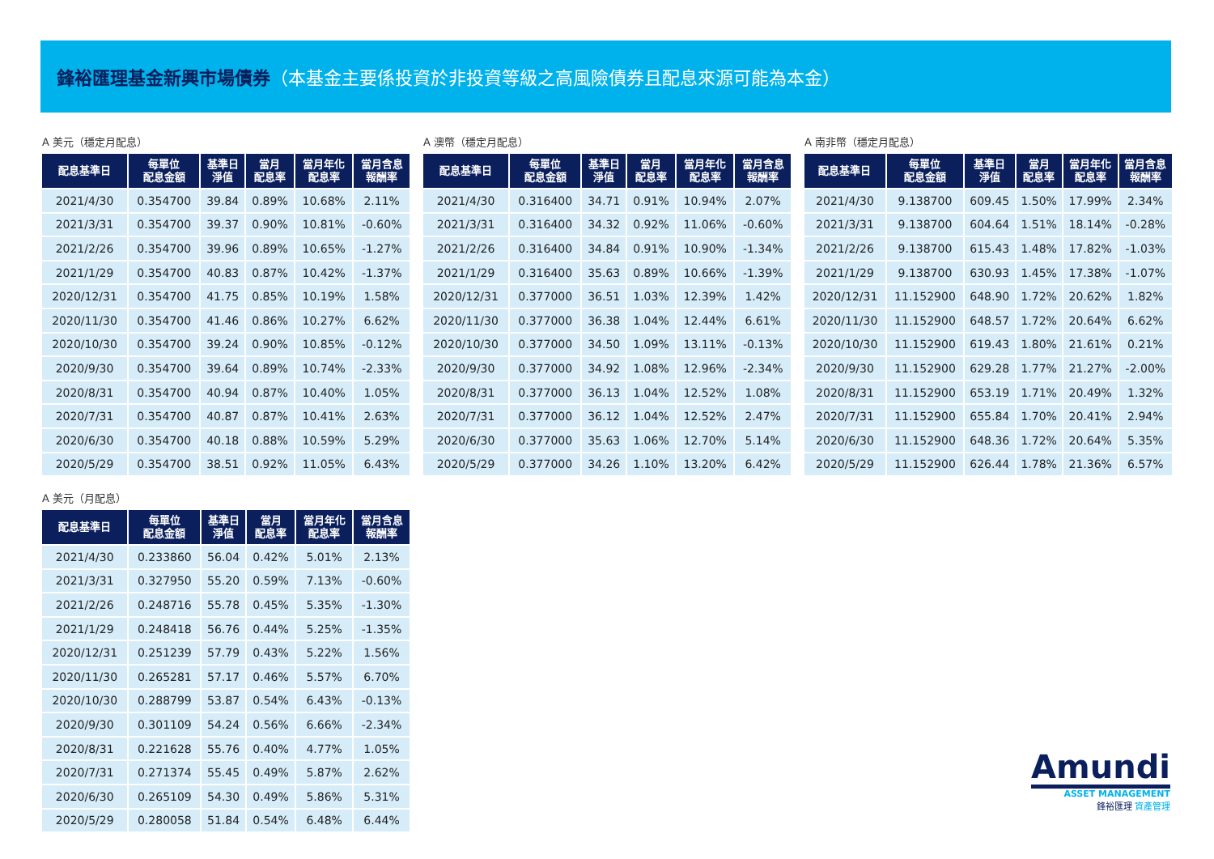鋒裕匯理基金新興市場債券（本基金主要係投資於非投資等級之高風險債券且配息來源可能為本金）
A 美元（穩定月配息）
| 配息基準日 | 每單位 配息金額 | 基準日 淨值 | 當月 配息率 | 當月年化 配息率 | 當月含息 報酬率 |
| --- | --- | --- | --- | --- | --- |
| 2021/4/30 | 0.354700 | 39.84 | 0.89% | 10.68% | 2.11% |
| 2021/3/31 | 0.354700 | 39.37 | 0.90% | 10.81% | -0.60% |
| 2021/2/26 | 0.354700 | 39.96 | 0.89% | 10.65% | -1.27% |
| 2021/1/29 | 0.354700 | 40.83 | 0.87% | 10.42% | -1.37% |
| 2020/12/31 | 0.354700 | 41.75 | 0.85% | 10.19% | 1.58% |
| 2020/11/30 | 0.354700 | 41.46 | 0.86% | 10.27% | 6.62% |
| 2020/10/30 | 0.354700 | 39.24 | 0.90% | 10.85% | -0.12% |
| 2020/9/30 | 0.354700 | 39.64 | 0.89% | 10.74% | -2.33% |
| 2020/8/31 | 0.354700 | 40.94 | 0.87% | 10.40% | 1.05% |
| 2020/7/31 | 0.354700 | 40.87 | 0.87% | 10.41% | 2.63% |
| 2020/6/30 | 0.354700 | 40.18 | 0.88% | 10.59% | 5.29% |
| 2020/5/29 | 0.354700 | 38.51 | 0.92% | 11.05% | 6.43% |
A 澳幣（穩定月配息）
| 配息基準日 | 每單位 配息金額 | 基準日 淨值 | 當月 配息率 | 當月年化 配息率 | 當月含息 報酬率 |
| --- | --- | --- | --- | --- | --- |
| 2021/4/30 | 0.316400 | 34.71 | 0.91% | 10.94% | 2.07% |
| 2021/3/31 | 0.316400 | 34.32 | 0.92% | 11.06% | -0.60% |
| 2021/2/26 | 0.316400 | 34.84 | 0.91% | 10.90% | -1.34% |
| 2021/1/29 | 0.316400 | 35.63 | 0.89% | 10.66% | -1.39% |
| 2020/12/31 | 0.377000 | 36.51 | 1.03% | 12.39% | 1.42% |
| 2020/11/30 | 0.377000 | 36.38 | 1.04% | 12.44% | 6.61% |
| 2020/10/30 | 0.377000 | 34.50 | 1.09% | 13.11% | -0.13% |
| 2020/9/30 | 0.377000 | 34.92 | 1.08% | 12.96% | -2.34% |
| 2020/8/31 | 0.377000 | 36.13 | 1.04% | 12.52% | 1.08% |
| 2020/7/31 | 0.377000 | 36.12 | 1.04% | 12.52% | 2.47% |
| 2020/6/30 | 0.377000 | 35.63 | 1.06% | 12.70% | 5.14% |
| 2020/5/29 | 0.377000 | 34.26 | 1.10% | 13.20% | 6.42% |
A 南非幣（穩定月配息）
| 配息基準日 | 每單位 配息金額 | 基準日 淨值 | 當月 配息率 | 當月年化 配息率 | 當月含息 報酬率 |
| --- | --- | --- | --- | --- | --- |
| 2021/4/30 | 9.138700 | 609.45 | 1.50% | 17.99% | 2.34% |
| 2021/3/31 | 9.138700 | 604.64 | 1.51% | 18.14% | -0.28% |
| 2021/2/26 | 9.138700 | 615.43 | 1.48% | 17.82% | -1.03% |
| 2021/1/29 | 9.138700 | 630.93 | 1.45% | 17.38% | -1.07% |
| 2020/12/31 | 11.152900 | 648.90 | 1.72% | 20.62% | 1.82% |
| 2020/11/30 | 11.152900 | 648.57 | 1.72% | 20.64% | 6.62% |
| 2020/10/30 | 11.152900 | 619.43 | 1.80% | 21.61% | 0.21% |
| 2020/9/30 | 11.152900 | 629.28 | 1.77% | 21.27% | -2.00% |
| 2020/8/31 | 11.152900 | 653.19 | 1.71% | 20.49% | 1.32% |
| 2020/7/31 | 11.152900 | 655.84 | 1.70% | 20.41% | 2.94% |
| 2020/6/30 | 11.152900 | 648.36 | 1.72% | 20.64% | 5.35% |
| 2020/5/29 | 11.152900 | 626.44 | 1.78% | 21.36% | 6.57% |
A 美元（月配息）
| 配息基準日 | 每單位 配息金額 | 基準日 淨值 | 當月 配息率 | 當月年化 配息率 | 當月含息 報酬率 |
| --- | --- | --- | --- | --- | --- |
| 2021/4/30 | 0.233860 | 56.04 | 0.42% | 5.01% | 2.13% |
| 2021/3/31 | 0.327950 | 55.20 | 0.59% | 7.13% | -0.60% |
| 2021/2/26 | 0.248716 | 55.78 | 0.45% | 5.35% | -1.30% |
| 2021/1/29 | 0.248418 | 56.76 | 0.44% | 5.25% | -1.35% |
| 2020/12/31 | 0.251239 | 57.79 | 0.43% | 5.22% | 1.56% |
| 2020/11/30 | 0.265281 | 57.17 | 0.46% | 5.57% | 6.70% |
| 2020/10/30 | 0.288799 | 53.87 | 0.54% | 6.43% | -0.13% |
| 2020/9/30 | 0.301109 | 54.24 | 0.56% | 6.66% | -2.34% |
| 2020/8/31 | 0.221628 | 55.76 | 0.40% | 4.77% | 1.05% |
| 2020/7/31 | 0.271374 | 55.45 | 0.49% | 5.87% | 2.62% |
| 2020/6/30 | 0.265109 | 54.30 | 0.49% | 5.86% | 5.31% |
| 2020/5/29 | 0.280058 | 51.84 | 0.54% | 6.48% | 6.44% |
Amundi
ASSET MANAGEMENT
鋒裕匯理 資產管理